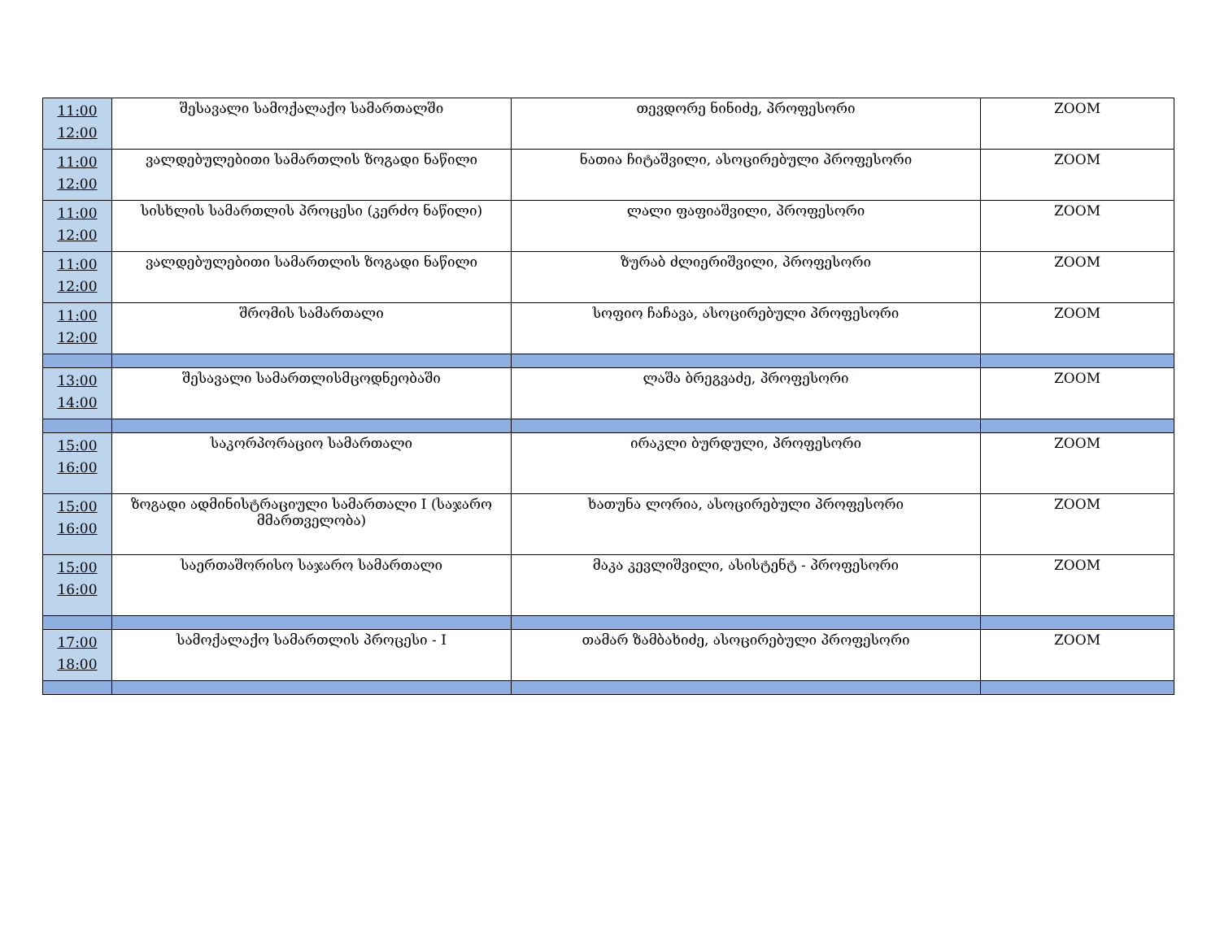| 11:00 12:00 | შესავალი სამოქალაქო სამართალში | თევდორე ნინიძე, პროფესორი | ZOOM |
| 11:00 12:00 | ვალდებულებითი სამართლის ზოგადი ნაწილი | ნათია ჩიტაშვილი, ასოცირებული პროფესორი | ZOOM |
| 11:00 12:00 | სისხლის სამართლის პროცესი (კერძო ნაწილი) | ლალი ფაფიაშვილი, პროფესორი | ZOOM |
| 11:00 12:00 | ვალდებულებითი სამართლის ზოგადი ნაწილი | ზურაბ ძლიერიშვილი, პროფესორი | ZOOM |
| 11:00 12:00 | შრომის სამართალი | სოფიო ჩაჩავა, ასოცირებული პროფესორი | ZOOM |
| 13:00 14:00 | შესავალი სამართლისმცოდნეობაში | ლაშა ბრეგვაძე, პროფესორი | ZOOM |
| 15:00 16:00 | საკორპორაციო სამართალი | ირაკლი ბურდული, პროფესორი | ZOOM |
| 15:00 16:00 | ზოგადი ადმინისტრაციული სამართალი I (საჯარო მმართველობა) | ხათუნა ლორია, ასოცირებული პროფესორი | ZOOM |
| 15:00 16:00 | საერთაშორისო საჯარო სამართალი | მაკა კევლიშვილი, ასისტენტ - პროფესორი | ZOOM |
| 17:00 18:00 | სამოქალაქო სამართლის პროცესი - I | თამარ ზამბახიძე, ასოცირებული პროფესორი | ZOOM |